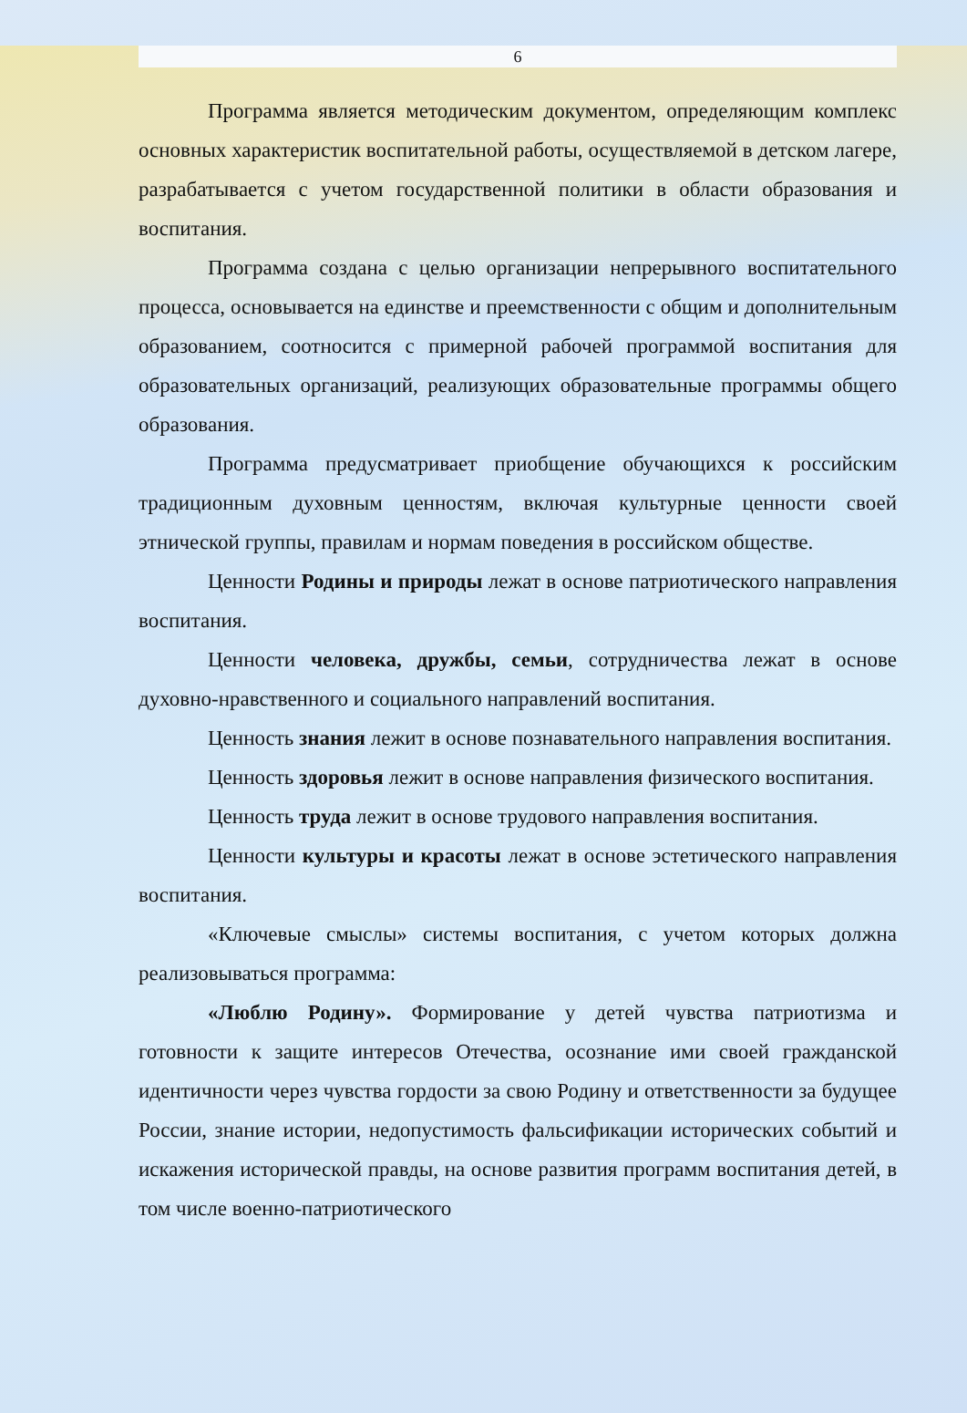6
Программа является методическим документом, определяющим комплекс основных характеристик воспитательной работы, осуществляемой в детском лагере, разрабатывается с учетом государственной политики в области образования и воспитания.
Программа создана с целью организации непрерывного воспитательного процесса, основывается на единстве и преемственности с общим и дополнительным образованием, соотносится с примерной рабочей программой воспитания для образовательных организаций, реализующих образовательные программы общего образования.
Программа предусматривает приобщение обучающихся к российским традиционным духовным ценностям, включая культурные ценности своей этнической группы, правилам и нормам поведения в российском обществе.
Ценности Родины и природы лежат в основе патриотического направления воспитания.
Ценности человека, дружбы, семьи, сотрудничества лежат в основе духовно-нравственного и социального направлений воспитания.
Ценность знания лежит в основе познавательного направления воспитания.
Ценность здоровья лежит в основе направления физического воспитания.
Ценность труда лежит в основе трудового направления воспитания.
Ценности культуры и красоты лежат в основе эстетического направления воспитания.
«Ключевые смыслы» системы воспитания, с учетом которых должна реализовываться программа:
«Люблю Родину». Формирование у детей чувства патриотизма и готовности к защите интересов Отечества, осознание ими своей гражданской идентичности через чувства гордости за свою Родину и ответственности за будущее России, знание истории, недопустимость фальсификации исторических событий и искажения исторической правды, на основе развития программ воспитания детей, в том числе военно-патриотического